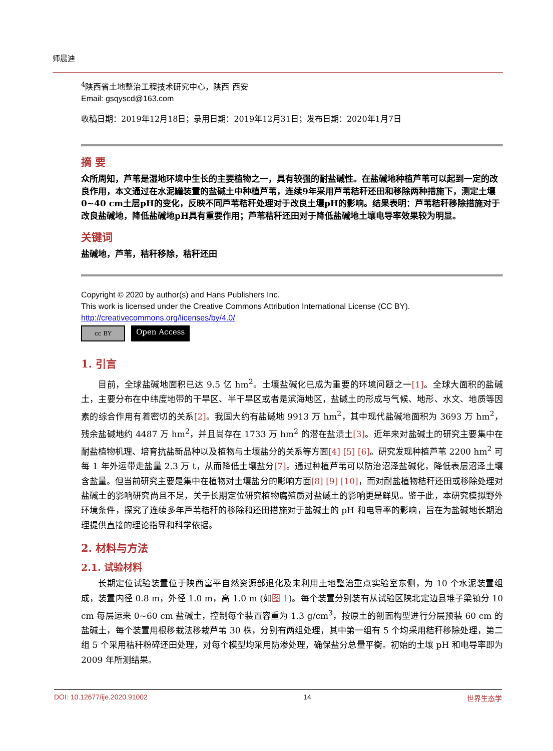师晨迪
<sup>4</sup> 陕西省土地整治工程技术研究中心，陕西 西安
Email: gsqyscd@163.com
收稿日期：2019年12月18日；录用日期：2019年12月31日；发布日期：2020年1月7日
摘 要
众所周知，芦苇是湿地环境中生长的主要植物之一，具有较强的耐盐碱性。在盐碱地种植芦苇可以起到一定的改良作用，本文通过在水泥罐装置的盐碱土中种植芦苇，连续9年采用芦苇秸秆还田和移除两种措施下，测定土壤0~40 cm土层pH的变化，反映不同芦苇秸秆处理对于改良土壤pH的影响。结果表明：芦苇秸秆移除措施对于改良盐碱地，降低盐碱地pH具有重要作用；芦苇秸秆还田对于降低盐碱地土壤电导率效果较为明显。
关键词
盐碱地，芦苇，秸秆移除，秸秆还田
Copyright © 2020 by author(s) and Hans Publishers Inc.
This work is licensed under the Creative Commons Attribution International License (CC BY).
http://creativecommons.org/licenses/by/4.0/
cc BY Open Access
1. 引言
目前，全球盐碱地面积已达 9.5 亿 hm<sup>2</sup>。土壤盐碱化已成为重要的环境问题之一[1]。全球大面积的盐碱土，主要分布在中纬度地带的干旱区、半干旱区或者是滨海地区，盐碱土的形成与气候、地形、水文、地质等因素的综合作用有着密切的关系[2]。我国大约有盐碱地 9913 万 hm<sup>2</sup>，其中现代盐碱地面积为 3693 万 hm<sup>2</sup>，残余盐碱地约 4487 万 hm<sup>2</sup>，并且尚存在 1733 万 hm<sup>2</sup> 的潜在盐渍土[3]。近年来对盐碱土的研究主要集中在耐盐植物机理、培育抗盐新品种以及植物与土壤盐分的关系等方面[4] [5] [6]。研究发现种植芦苇 2200 hm<sup>2</sup> 可每 1 年外运带走盐量 2.3 万 t，从而降低土壤盐分[7]。通过种植芦苇可以防治沼泽盐碱化，降低表层沼泽土壤含盐量。但当前研究主要是集中在植物对土壤盐分的影响方面[8] [9] [10]，而对耐盐植物秸秆还田或移除处理对盐碱土的影响研究尚且不足，关于长期定位研究植物腐殖质对盐碱土的影响更是鲜见。鉴于此，本研究模拟野外环境条件，探究了连续多年芦苇秸秆的移除和还田措施对于盐碱土的 pH 和电导率的影响，旨在为盐碱地长期治理提供直接的理论指导和科学依据。
2. 材料与方法
2.1. 试验材料
长期定位试验装置位于陕西富平自然资源部退化及未利用土地整治重点实验室东侧，为 10 个水泥装置组成，装置内径 0.8 m，外径 1.0 m，高 1.0 m (如图 1)。每个装置分别装有从试验区陕北定边县堆子梁镇分 10 cm 每层运来 0~60 cm 盐碱土，控制每个装置容重为 1.3 g/cm<sup>3</sup>，按原土的剖面构型进行分层预装 60 cm 的盐碱土，每个装置用根移栽法移栽芦苇 30 株，分别有两组处理，其中第一组有 5 个均采用秸秆移除处理，第二组 5 个采用秸秆粉碎还田处理，对每个模型均采用防渗处理，确保盐分总量平衡。初始的土壤 pH 和电导率即为 2009 年所测结果。
DOI: 10.12677/ije.2020.91002 14 世界生态学